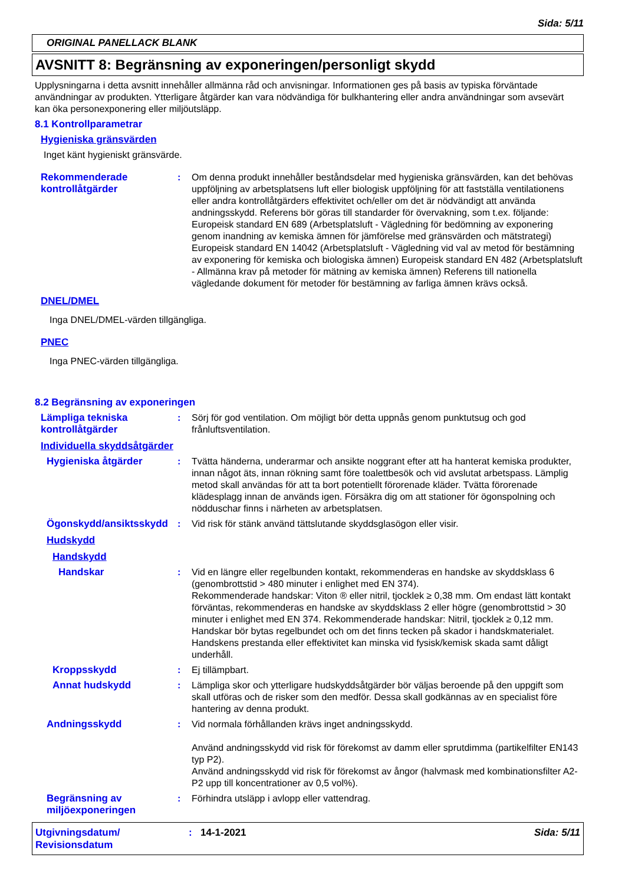Sida: 5/11
ORIGINAL PANELLACK BLANK
AVSNITT 8: Begränsning av exponeringen/personligt skydd
Upplysningarna i detta avsnitt innehåller allmänna råd och anvisningar. Informationen ges på basis av typiska förväntade användningar av produkten. Ytterligare åtgärder kan vara nödvändiga för bulkhantering eller andra användningar som avsevärt kan öka personexponering eller miljöutsläpp.
8.1 Kontrollparametrar
Hygieniska gränsvärden
Inget känt hygieniskt gränsvärde.
Rekommenderade kontrollåtgärder
: Om denna produkt innehåller beståndsdelar med hygieniska gränsvärden, kan det behövas uppföljning av arbetsplatsens luft eller biologisk uppföljning för att fastställa ventilationens eller andra kontrollåtgärders effektivitet och/eller om det är nödvändigt att använda andningsskydd. Referens bör göras till standarder för övervakning, som t.ex. följande: Europeisk standard EN 689 (Arbetsplatsluft - Vägledning för bedömning av exponering genom inandning av kemiska ämnen för jämförelse med gränsvärden och mätstrategi) Europeisk standard EN 14042 (Arbetsplatsluft - Vägledning vid val av metod för bestämning av exponering för kemiska och biologiska ämnen) Europeisk standard EN 482 (Arbetsplatsluft - Allmänna krav på metoder för mätning av kemiska ämnen) Referens till nationella vägledande dokument för metoder för bestämning av farliga ämnen krävs också.
DNEL/DMEL
Inga DNEL/DMEL-värden tillgängliga.
PNEC
Inga PNEC-värden tillgängliga.
8.2 Begränsning av exponeringen
Lämpliga tekniska kontrollåtgärder
: Sörj för god ventilation. Om möjligt bör detta uppnås genom punktutsug och god frånluftsventilation.
Individuella skyddsåtgärder
Hygieniska åtgärder : Tvätta händerna, underarmar och ansikte noggrant efter att ha hanterat kemiska produkter, innan något äts, innan rökning samt före toalettbesök och vid avslutat arbetspass. Lämplig metod skall användas för att ta bort potentiellt förorenade kläder. Tvätta förorenade klädesplagg innan de används igen. Försäkra dig om att stationer för ögonspolning och nödduschar finns i närheten av arbetsplatsen.
Ögonskydd/ansiktsskydd
: Vid risk för stänk använd tättslutande skyddsglasögon eller visir.
Hudskydd
Handskydd
Handskar : Vid en längre eller regelbunden kontakt, rekommenderas en handske av skyddsklass 6 (genombrottstid > 480 minuter i enlighet med EN 374).
Rekommenderade handskar: Viton ® eller nitril, tjocklek ≥ 0,38 mm. Om endast lätt kontakt förväntas, rekommenderas en handske av skyddsklass 2 eller högre (genombrottstid > 30 minuter i enlighet med EN 374. Rekommenderade handskar: Nitril, tjocklek ≥ 0,12 mm.
Handskar bör bytas regelbundet och om det finns tecken på skador i handskmaterialet.
Handskens prestanda eller effektivitet kan minska vid fysisk/kemisk skada samt dåligt underhåll.
Kroppsskydd : Ej tillämpbart.
Annat hudskydd : Lämpliga skor och ytterligare hudskyddsåtgärder bör väljas beroende på den uppgift som skall utföras och de risker som den medför. Dessa skall godkännas av en specialist före hantering av denna produkt.
Andningsskydd : Vid normala förhållanden krävs inget andningsskydd.
Använd andningsskydd vid risk för förekomst av damm eller sprutdimma (partikelfilter EN143 typ P2).
Använd andningsskydd vid risk för förekomst av ångor (halvmask med kombinationsfilter A2-P2 upp till koncentrationer av 0,5 vol%).
Begränsning av miljöexponeringen
: Förhindra utsläpp i avlopp eller vattendrag.
Utgivningsdatum/
Revisionsdatum
: 14-1-2021 Sida: 5/11